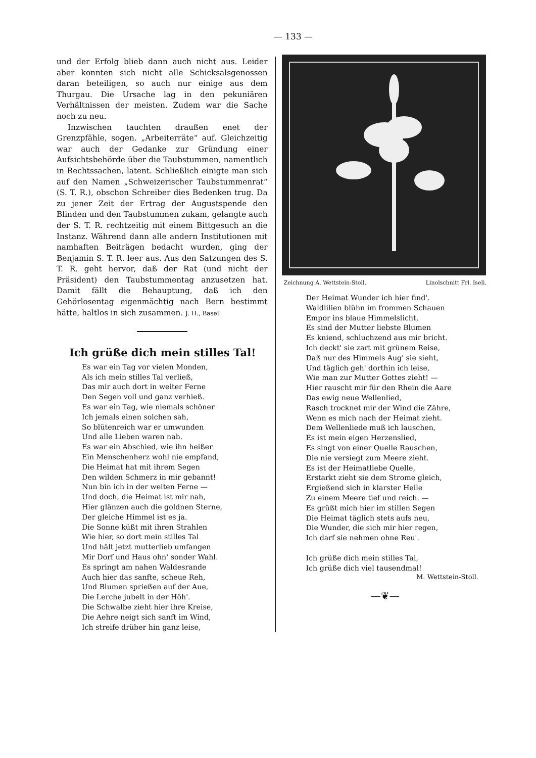— 133 —
und der Erfolg blieb dann auch nicht aus. Leider aber konnten sich nicht alle Schicksalsgenossen daran beteiligen, so auch nur einige aus dem Thurgau. Die Ursache lag in den pekuniären Verhältnissen der meisten. Zudem war die Sache noch zu neu.
Inzwischen tauchten draußen enet der Grenzpfähle, sogen. „Arbeiterräte“ auf. Gleichzeitig war auch der Gedanke zur Gründung einer Aufsichtsbehörde über die Taubstummen, namentlich in Rechtssachen, latent. Schließlich einigte man sich auf den Namen „Schweizerischer Taubstummenrat“ (S. T. R.), obschon Schreiber dies Bedenken trug. Da zu jener Zeit der Ertrag der Augustspende den Blinden und den Taubstummen zukam, gelangte auch der S. T. R. rechtzeitig mit einem Bittgesuch an die Instanz. Während dann alle andern Institutionen mit namhaften Beiträgen bedacht wurden, ging der Benjamin S. T. R. leer aus. Aus den Satzungen des S. T. R. geht hervor, daß der Rat (und nicht der Präsident) den Taubstummentag anzusetzen hat. Damit fällt die Behauptung, daß ich den Gehörlosentag eigenmächtig nach Bern bestimmt hätte, haltlos in sich zusammen. J. H., Basel.
Ich grüße dich mein stilles Tal!
Es war ein Tag vor vielen Monden,
Als ich mein stilles Tal verließ,
Das mir auch dort in weiter Ferne
Den Segen voll und ganz verhieß.
Es war ein Tag, wie niemals schöner
Ich jemals einen solchen sah,
So blütenreich war er umwunden
Und alle Lieben waren nah.
Es war ein Abschied, wie ihn heißer
Ein Menschenherz wohl nie empfand,
Die Heimat hat mit ihrem Segen
Den wilden Schmerz in mir gebannt!
Nun bin ich in der weiten Ferne —
Und doch, die Heimat ist mir nah,
Hier glänzen auch die goldnen Sterne,
Der gleiche Himmel ist es ja.
Die Sonne küßt mit ihren Strahlen
Wie hier, so dort mein stilles Tal
Und hält jetzt mutterlieb umfangen
Mir Dorf und Haus ohn' sonder Wahl.
Es springt am nahen Waldesrande
Auch hier das sanfte, scheue Reh,
Und Blumen sprießen auf der Aue,
Die Lerche jubelt in der Höh'.
Die Schwalbe zieht hier ihre Kreise,
Die Aehre neigt sich sanft im Wind,
Ich streife drüber hin ganz leise,
Zeichnung A. Wettstein-Stoll. Linolschnitt Frl. Iseli.
Der Heimat Wunder ich hier find'.
Waldlilien blühn im frommen Schauen
Empor ins blaue Himmelslicht,
Es sind der Mutter liebste Blumen
Es kniend, schluchzend aus mir bricht.
Ich deckt' sie zart mit grünem Reise,
Daß nur des Himmels Aug' sie sieht,
Und täglich geh' dorthin ich leise,
Wie man zur Mutter Gottes zieht! —
Hier rauscht mir für den Rhein die Aare
Das ewig neue Wellenlied,
Rasch trocknet mir der Wind die Zähre,
Wenn es mich nach der Heimat zieht.
Dem Wellenliede muß ich lauschen,
Es ist mein eigen Herzenslied,
Es singt von einer Quelle Rauschen,
Die nie versiegt zum Meere zieht.
Es ist der Heimatliebe Quelle,
Erstarkt zieht sie dem Strome gleich,
Ergießend sich in klarster Helle
Zu einem Meere tief und reich. —
Es grüßt mich hier im stillen Segen
Die Heimat täglich stets aufs neu,
Die Wunder, die sich mir hier regen,
Ich darf sie nehmen ohne Reu'.
Ich grüße dich mein stilles Tal,
Ich grüße dich viel tausendmal!
M. Wettstein-Stoll.
—❦—